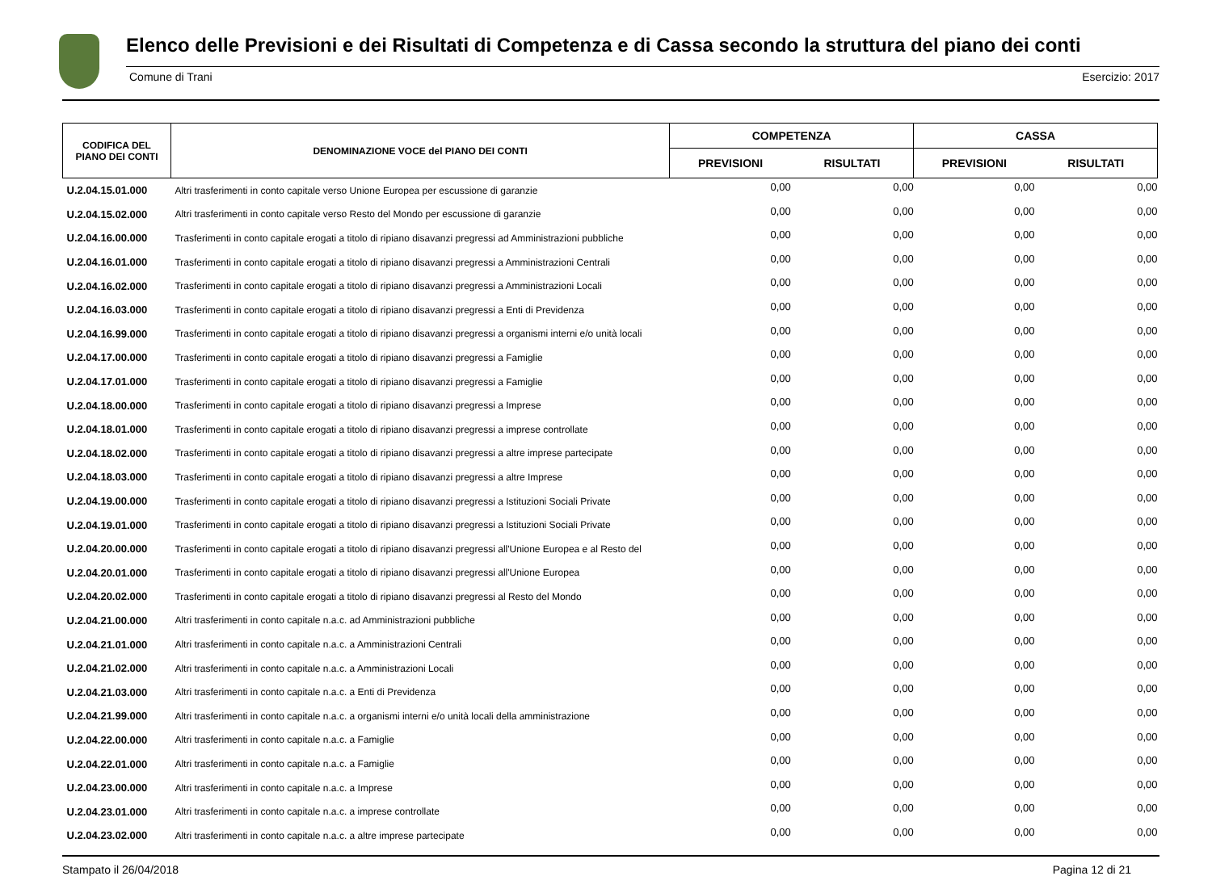Elenco delle Previsioni e dei Risultati di Competenza e di Cassa secondo la struttura del piano dei conti
Comune di Trani Esercizio: 2017
| CODIFICA DEL PIANO DEI CONTI | DENOMINAZIONE VOCE del PIANO DEI CONTI | COMPETENZA | | CASSA | |
| --- | --- | --- | --- | --- | --- |
| | | PREVISIONI | RISULTATI | PREVISIONI | RISULTATI |
| U.2.04.15.01.000 | Altri trasferimenti in conto capitale verso Unione Europea per escussione di garanzie | 0,00 | 0,00 | 0,00 | 0,00 |
| U.2.04.15.02.000 | Altri trasferimenti in conto capitale verso Resto del Mondo per escussione di garanzie | 0,00 | 0,00 | 0,00 | 0,00 |
| U.2.04.16.00.000 | Trasferimenti in conto capitale erogati a titolo di ripiano disavanzi pregressi ad Amministrazioni pubbliche | 0,00 | 0,00 | 0,00 | 0,00 |
| U.2.04.16.01.000 | Trasferimenti in conto capitale erogati a titolo di ripiano disavanzi pregressi a Amministrazioni Centrali | 0,00 | 0,00 | 0,00 | 0,00 |
| U.2.04.16.02.000 | Trasferimenti in conto capitale erogati a titolo di ripiano disavanzi pregressi a Amministrazioni Locali | 0,00 | 0,00 | 0,00 | 0,00 |
| U.2.04.16.03.000 | Trasferimenti in conto capitale erogati a titolo di ripiano disavanzi pregressi a Enti di Previdenza | 0,00 | 0,00 | 0,00 | 0,00 |
| U.2.04.16.99.000 | Trasferimenti in conto capitale erogati a titolo di ripiano disavanzi pregressi a organismi interni e/o unità locali | 0,00 | 0,00 | 0,00 | 0,00 |
| U.2.04.17.00.000 | Trasferimenti in conto capitale erogati a titolo di ripiano disavanzi pregressi a Famiglie | 0,00 | 0,00 | 0,00 | 0,00 |
| U.2.04.17.01.000 | Trasferimenti in conto capitale erogati a titolo di ripiano disavanzi pregressi a Famiglie | 0,00 | 0,00 | 0,00 | 0,00 |
| U.2.04.18.00.000 | Trasferimenti in conto capitale erogati a titolo di ripiano disavanzi pregressi a Imprese | 0,00 | 0,00 | 0,00 | 0,00 |
| U.2.04.18.01.000 | Trasferimenti in conto capitale erogati a titolo di ripiano disavanzi pregressi a imprese controllate | 0,00 | 0,00 | 0,00 | 0,00 |
| U.2.04.18.02.000 | Trasferimenti in conto capitale erogati a titolo di ripiano disavanzi pregressi a altre imprese partecipate | 0,00 | 0,00 | 0,00 | 0,00 |
| U.2.04.18.03.000 | Trasferimenti in conto capitale erogati a titolo di ripiano disavanzi pregressi a altre Imprese | 0,00 | 0,00 | 0,00 | 0,00 |
| U.2.04.19.00.000 | Trasferimenti in conto capitale erogati a titolo di ripiano disavanzi pregressi a Istituzioni Sociali Private | 0,00 | 0,00 | 0,00 | 0,00 |
| U.2.04.19.01.000 | Trasferimenti in conto capitale erogati a titolo di ripiano disavanzi pregressi a Istituzioni Sociali Private | 0,00 | 0,00 | 0,00 | 0,00 |
| U.2.04.20.00.000 | Trasferimenti in conto capitale erogati a titolo di ripiano disavanzi pregressi all'Unione Europea e al Resto del | 0,00 | 0,00 | 0,00 | 0,00 |
| U.2.04.20.01.000 | Trasferimenti in conto capitale erogati a titolo di ripiano disavanzi pregressi all'Unione Europea | 0,00 | 0,00 | 0,00 | 0,00 |
| U.2.04.20.02.000 | Trasferimenti in conto capitale erogati a titolo di ripiano disavanzi pregressi al Resto del Mondo | 0,00 | 0,00 | 0,00 | 0,00 |
| U.2.04.21.00.000 | Altri trasferimenti in conto capitale n.a.c. ad Amministrazioni pubbliche | 0,00 | 0,00 | 0,00 | 0,00 |
| U.2.04.21.01.000 | Altri trasferimenti in conto capitale n.a.c. a Amministrazioni Centrali | 0,00 | 0,00 | 0,00 | 0,00 |
| U.2.04.21.02.000 | Altri trasferimenti in conto capitale n.a.c. a Amministrazioni Locali | 0,00 | 0,00 | 0,00 | 0,00 |
| U.2.04.21.03.000 | Altri trasferimenti in conto capitale n.a.c. a Enti di Previdenza | 0,00 | 0,00 | 0,00 | 0,00 |
| U.2.04.21.99.000 | Altri trasferimenti in conto capitale n.a.c. a organismi interni e/o unità locali della amministrazione | 0,00 | 0,00 | 0,00 | 0,00 |
| U.2.04.22.00.000 | Altri trasferimenti in conto capitale n.a.c. a Famiglie | 0,00 | 0,00 | 0,00 | 0,00 |
| U.2.04.22.01.000 | Altri trasferimenti in conto capitale n.a.c. a Famiglie | 0,00 | 0,00 | 0,00 | 0,00 |
| U.2.04.23.00.000 | Altri trasferimenti in conto capitale n.a.c. a Imprese | 0,00 | 0,00 | 0,00 | 0,00 |
| U.2.04.23.01.000 | Altri trasferimenti in conto capitale n.a.c. a imprese controllate | 0,00 | 0,00 | 0,00 | 0,00 |
| U.2.04.23.02.000 | Altri trasferimenti in conto capitale n.a.c. a altre imprese partecipate | 0,00 | 0,00 | 0,00 | 0,00 |
Stampato il 26/04/2018 Pagina 12 di 21